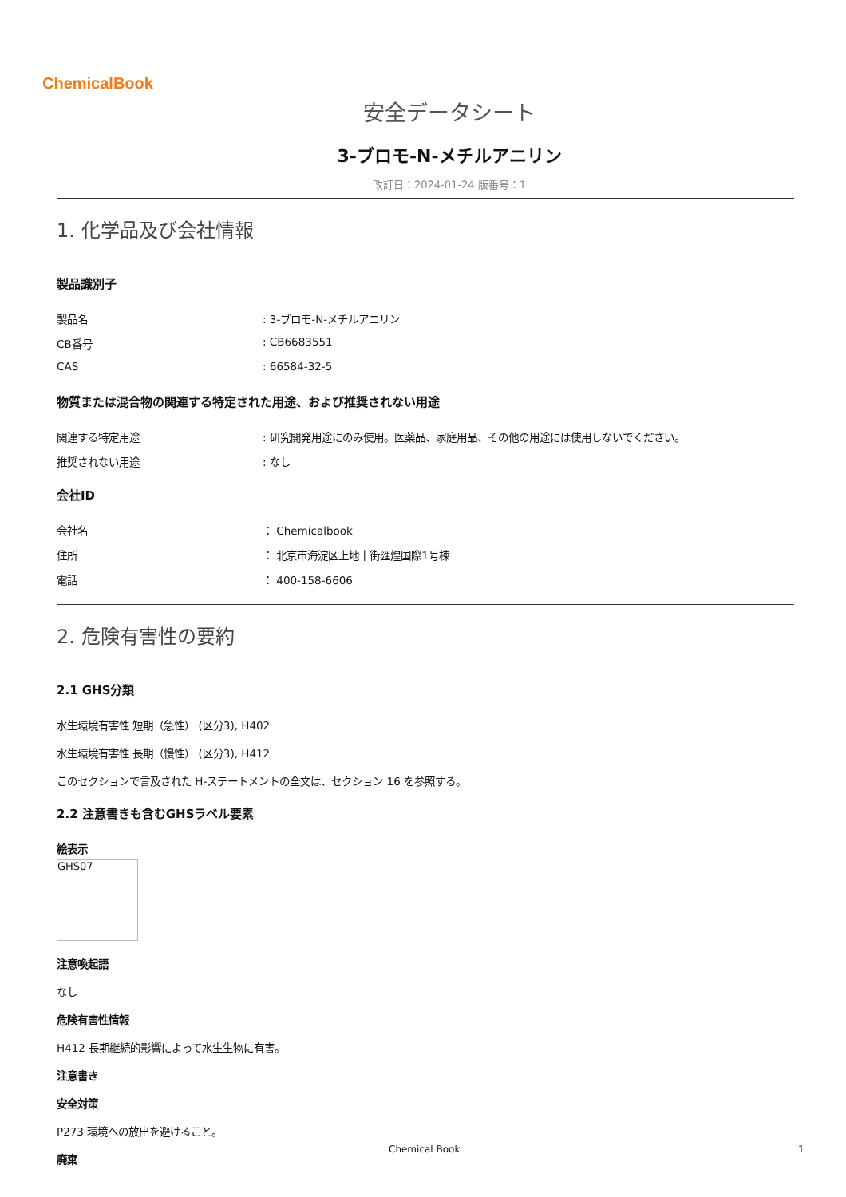ChemicalBook
安全データシート
3-ブロモ-N-メチルアニリン
改訂日：2024-01-24 版番号：1
1. 化学品及び会社情報
製品識別子
製品名: 3-ブロモ-N-メチルアニリン
CB番号: CB6683551
CAS: 66584-32-5
物質または混合物の関連する特定された用途、および推奨されない用途
関連する特定用途: 研究開発用途にのみ使用。医薬品、家庭用品、その他の用途には使用しないでください。
推奨されない用途: なし
会社ID
会社名 ： Chemicalbook
住所 ： 北京市海淀区上地十街匯煌国際1号棟
電話 ： 400-158-6606
2. 危険有害性の要約
2.1 GHS分類
水生環境有害性 短期（急性） (区分3), H402
水生環境有害性 長期（慢性） (区分3), H412
このセクションで言及された H-ステートメントの全文は、セクション 16 を参照する。
2.2 注意書きも含むGHSラベル要素
絵表示
GHS07
注意喚起語
なし
危険有害性情報
H412 長期継続的影響によって水生生物に有害。
注意書き
安全対策
P273 環境への放出を避けること。
廃棄
Chemical Book 1